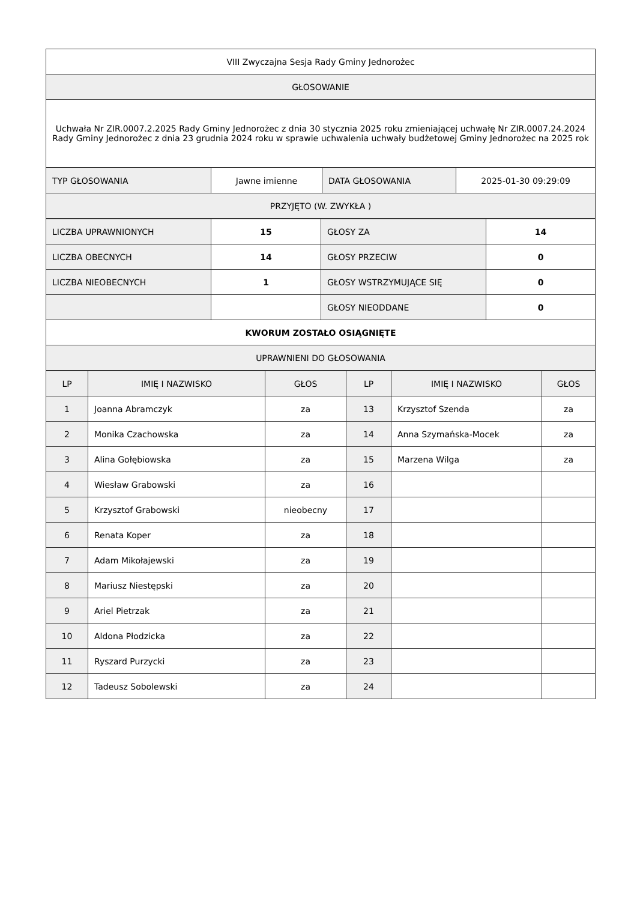| VIII Zwyczajna Sesja Rady Gminy Jednorożec |
| GŁOSOWANIE |
| Uchwała Nr ZIR.0007.2.2025 Rady Gminy Jednorożec z dnia 30 stycznia 2025 roku zmieniającej uchwałę Nr ZIR.0007.24.2024 Rady Gminy Jednorożec z dnia 23 grudnia 2024 roku w sprawie uchwalenia uchwały budżetowej Gminy Jednorożec na 2025 rok |
| TYP GŁOSOWANIA | Jawne imienne | DATA GŁOSOWANIA | 2025-01-30 09:29:09 |
| PRZYJĘTO (W. ZWYKŁA ) | | | |
| LICZBA UPRAWNIONYCH | 15 | GŁOSY ZA | 14 |
| LICZBA OBECNYCH | 14 | GŁOSY PRZECIW | 0 |
| LICZBA NIEOBECNYCH | 1 | GŁOSY WSTRZYMUJĄCE SIĘ | 0 |
| | | GŁOSY NIEODDANE | 0 |
| KWORUM ZOSTAŁO OSIĄGNIĘTE | | | |
| UPRAWNIENI DO GŁOSOWANIA | | | |
| LP | IMIĘ I NAZWISKO | GŁOS | LP | IMIĘ I NAZWISKO | GŁOS |
| --- | --- | --- | --- | --- | --- |
| 1 | Joanna Abramczyk | za | 13 | Krzysztof Szenda | za |
| 2 | Monika Czachowska | za | 14 | Anna Szymańska-Mocek | za |
| 3 | Alina Gołębiowska | za | 15 | Marzena Wilga | za |
| 4 | Wiesław Grabowski | za | 16 | | |
| 5 | Krzysztof Grabowski | nieobecny | 17 | | |
| 6 | Renata Koper | za | 18 | | |
| 7 | Adam Mikołajewski | za | 19 | | |
| 8 | Mariusz Niestępski | za | 20 | | |
| 9 | Ariel Pietrzak | za | 21 | | |
| 10 | Aldona Płodzicka | za | 22 | | |
| 11 | Ryszard Purzycki | za | 23 | | |
| 12 | Tadeusz Sobolewski | za | 24 | | |